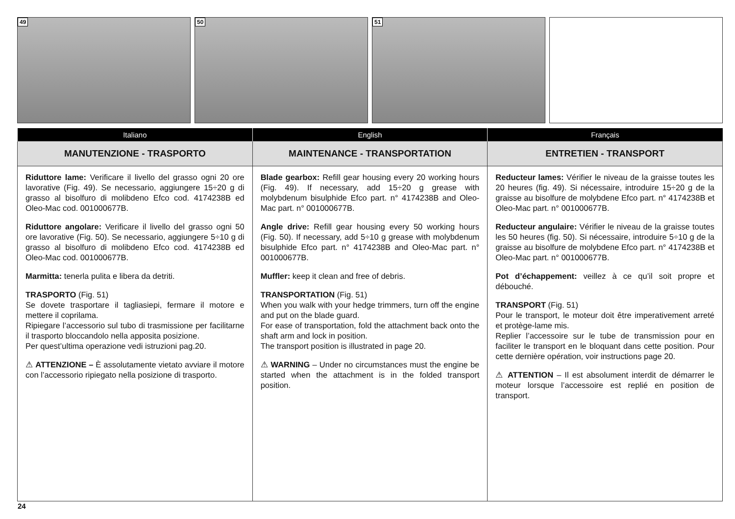49
50
51
| Italiano | English | Français |
| --- | --- | --- |
| MANUTENZIONE - TRASPORTO | MAINTENANCE - TRANSPORTATION | ENTRETIEN - TRANSPORT |
| Riduttore lame: Verificare il livello del grasso ogni 20 ore lavorative (Fig. 49). Se necessario, aggiungere 15÷20 g di grasso al bisolfuro di molibdeno Efco cod. 4174238B ed Oleo-Mac cod. 001000677B. Riduttore angolare: Verificare il livello del grasso ogni 50 ore lavorative (Fig. 50). Se necessario, aggiungere 5÷10 g di grasso al bisolfuro di molibdeno Efco cod. 4174238B ed Oleo-Mac cod. 001000677B. Marmitta: tenerla pulita e libera da detriti. TRASPORTO (Fig. 51) Se dovete trasportare il tagliasiepi, fermare il motore e mettere il coprilama. Ripiegare l’accessorio sul tubo di trasmissione per facilitarne il trasporto bloccandolo nella apposita posizione. Per quest’ultima operazione vedi istruzioni pag.20. ⚠ ATTENZIONE – È assolutamente vietato avviare il motore con l’accessorio ripiegato nella posizione di trasporto. | Blade gearbox: Refill gear housing every 20 working hours (Fig. 49). If necessary, add 15÷20 g grease with molybdenum bisulphide Efco part. n° 4174238B and Oleo-Mac part. n° 001000677B. Angle drive: Refill gear housing every 50 working hours (Fig. 50). If necessary, add 5÷10 g grease with molybdenum bisulphide Efco part. n° 4174238B and Oleo-Mac part. n° 001000677B. Muffler: keep it clean and free of debris. TRANSPORTATION (Fig. 51) When you walk with your hedge trimmers, turn off the engine and put on the blade guard. For ease of transportation, fold the attachment back onto the shaft arm and lock in position. The transport position is illustrated in page 20. ⚠ WARNING – Under no circumstances must the engine be started when the attachment is in the folded transport position. | Reducteur lames: Vérifier le niveau de la graisse toutes les 20 heures (fig. 49). Si nécessaire, introduire 15÷20 g de la graisse au bisolfure de molybdene Efco part. n° 4174238B et Oleo-Mac part. n° 001000677B. Reducteur angulaire: Vérifier le niveau de la graisse toutes les 50 heures (fig. 50). Si nécessaire, introduire 5÷10 g de la graisse au bisolfure de molybdene Efco part. n° 4174238B et Oleo-Mac part. n° 001000677B. Pot d’échappement: veillez à ce qu’il soit propre et débouché. TRANSPORT (Fig. 51) Pour le transport, le moteur doit être imperativement arreté et protège-lame mis. Replier l’accessoire sur le tube de transmission pour en faciliter le transport en le bloquant dans cette position. Pour cette dernière opération, voir instructions page 20. ⚠ ATTENTION – Il est absolument interdit de démarrer le moteur lorsque l’accessoire est replié en position de transport. |
24